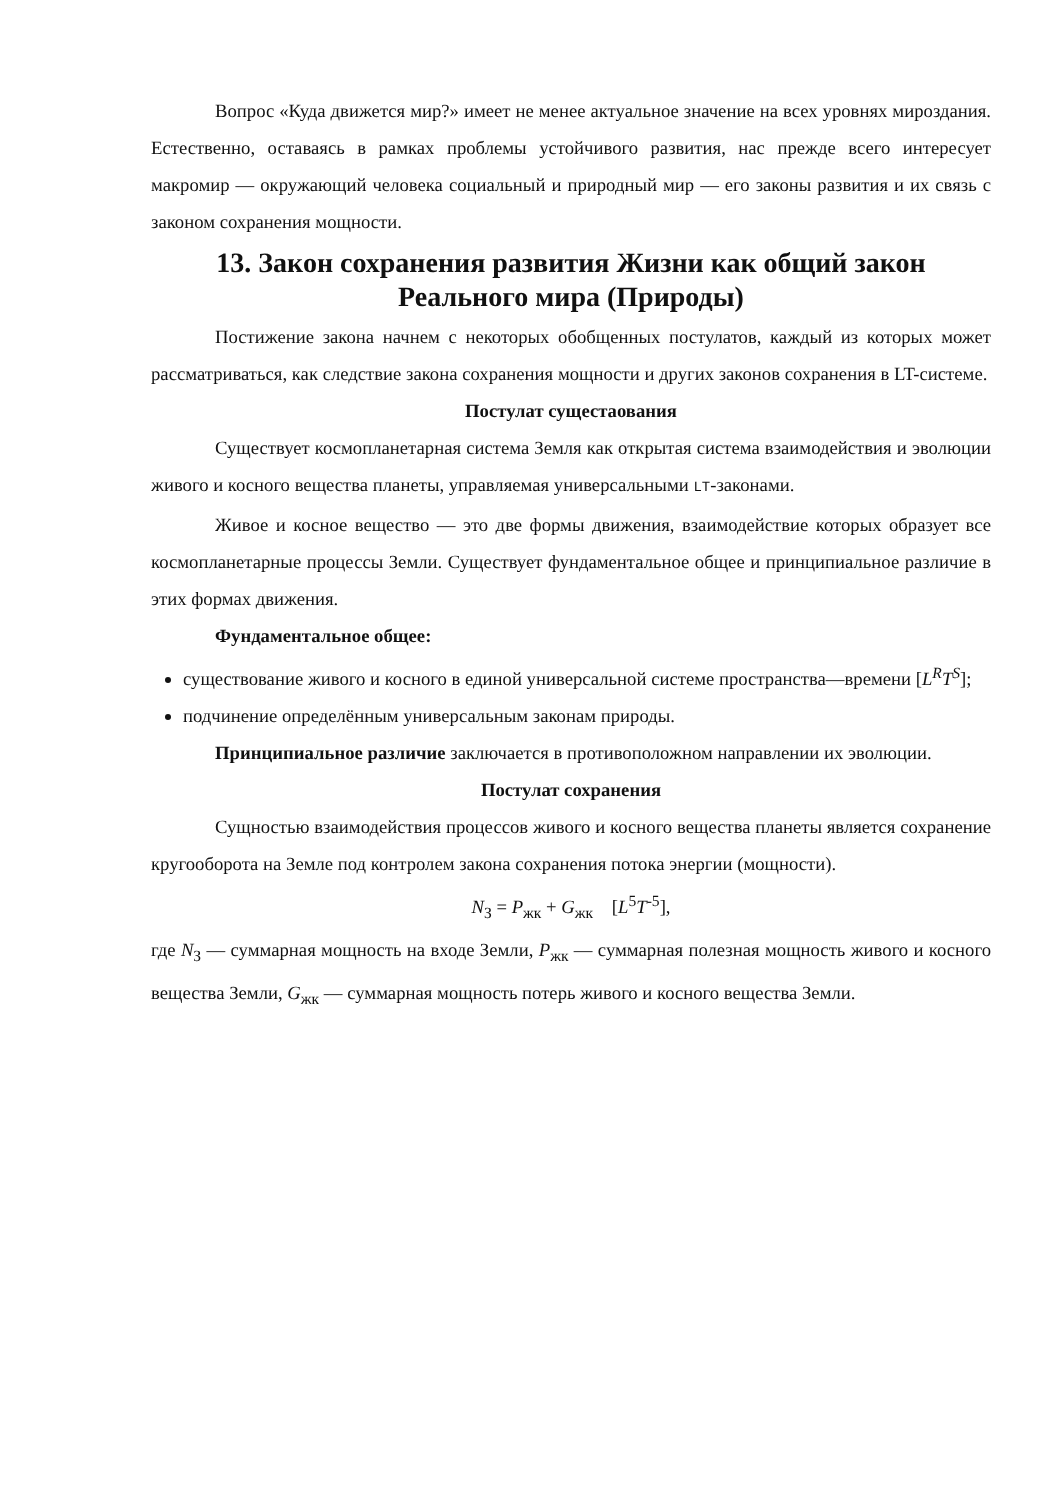Вопрос «Куда движется мир?» имеет не менее актуальное значение на всех уровнях мироздания. Естественно, оставаясь в рамках проблемы устойчивого развития, нас прежде всего интересует макромир — окружающий человека социальный и природный мир — его законы развития и их связь с законом сохранения мощности.
13. Закон сохранения развития Жизни как общий закон Реального мира (Природы)
Постижение закона начнем с некоторых обобщенных постулатов, каждый из которых может рассматриваться, как следствие закона сохранения мощности и других законов сохранения в LT-системе.
Постулат сущестаования
Существует космопланетарная система Земля как открытая система взаимодействия и эволюции живого и косного вещества планеты, управляемая универсальными LT-законами.
Живое и косное вещество — это две формы движения, взаимодействие которых образует все космопланетарные процессы Земли. Существует фундаментальное общее и принципиальное различие в этих формах движения.
Фундаментальное общее:
существование живого и косного в единой универсальной системе пространства—времени [L<sup>R</sup>T<sup>S</sup>];
подчинение определённым универсальным законам природы.
Принципиальное различие заключается в противоположном направлении их эволюции.
Постулат сохранения
Сущностью взаимодействия процессов живого и косного вещества планеты является сохранение кругооборота на Земле под контролем закона сохранения потока энергии (мощности).
N<sub>З</sub> = P<sub>жк</sub> + G<sub>жк</sub> [L<sup>5</sup>T<sup>-5</sup>],
где N<sub>З</sub> — суммарная мощность на входе Земли, P<sub>жк</sub> — суммарная полезная мощность живого и косного вещества Земли, G<sub>жк</sub> — суммарная мощность потерь живого и косного вещества Земли.